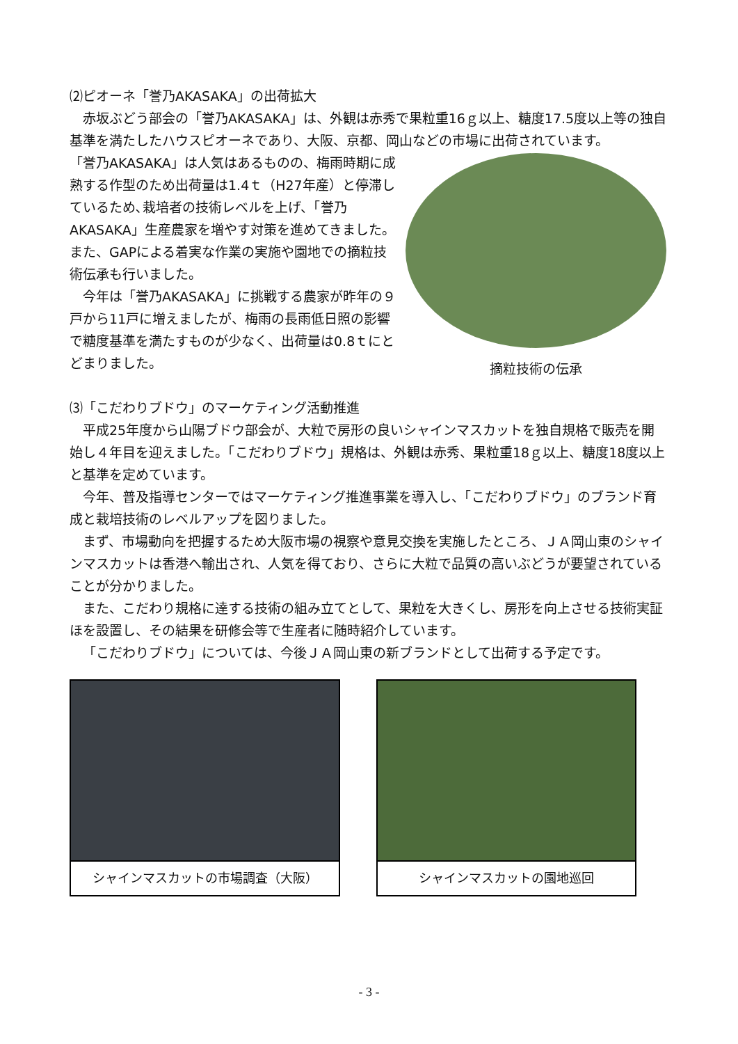⑵ピオーネ「誉乃AKASAKA」の出荷拡大
赤坂ぶどう部会の「誉乃AKASAKA」は、外観は赤秀で果粒重16ｇ以上、糖度17.5度以上等の独自基準を満たしたハウスピオーネであり、大阪、京都、岡山などの市場に出荷されています。
「誉乃AKASAKA」は人気はあるものの、梅雨時期に成熟する作型のため出荷量は1.4ｔ（H27年産）と停滞しているため､栽培者の技術レベルを上げ、「誉乃AKASAKA」生産農家を増やす対策を進めてきました。また、GAPによる着実な作業の実施や園地での摘粒技術伝承も行いました。
今年は「誉乃AKASAKA」に挑戦する農家が昨年の９戸から11戸に増えましたが、梅雨の長雨低日照の影響で糖度基準を満たすものが少なく、出荷量は0.8ｔにとどまりました。
摘粒技術の伝承
⑶「こだわりブドウ」のマーケティング活動推進
平成25年度から山陽ブドウ部会が、大粒で房形の良いシャインマスカットを独自規格で販売を開始し４年目を迎えました。「こだわりブドウ」規格は、外観は赤秀、果粒重18ｇ以上、糖度18度以上と基準を定めています。
今年、普及指導センターではマーケティング推進事業を導入し、「こだわりブドウ」のブランド育成と栽培技術のレベルアップを図りました。
まず、市場動向を把握するため大阪市場の視察や意見交換を実施したところ、ＪＡ岡山東のシャインマスカットは香港へ輸出され、人気を得ており、さらに大粒で品質の高いぶどうが要望されていることが分かりました。
また、こだわり規格に達する技術の組み立てとして、果粒を大きくし、房形を向上させる技術実証ほを設置し、その結果を研修会等で生産者に随時紹介しています。
「こだわりブドウ」については、今後ＪＡ岡山東の新ブランドとして出荷する予定です。
シャインマスカットの市場調査（大阪） シャインマスカットの園地巡回
- 3 -